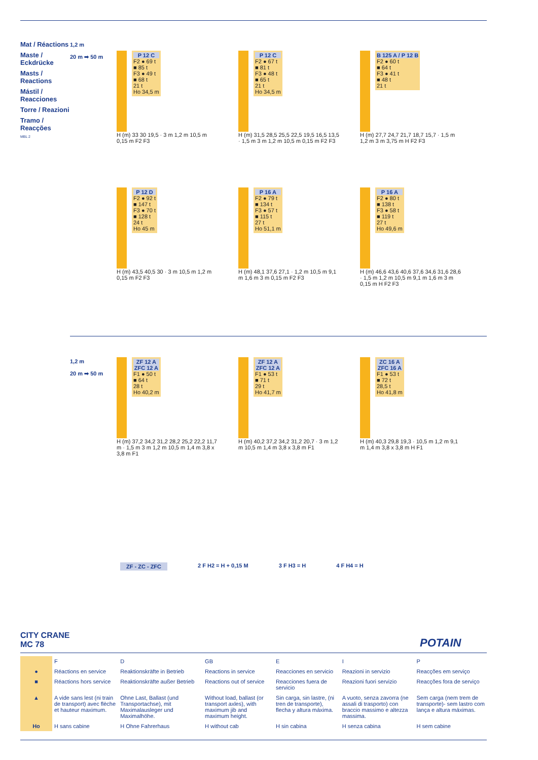Mat / Réactions
Maste / Eckdrücke
Masts / Reactions
Mástil / Reacciones
Torre / Reazioni
Tramo / Reacções
MBL 2
1,2 m
20 m ➡ 50 m
P 12 C F2 ● 69 t
■ 85 t
F3 ● 49 t
■ 68 t
21 t
Ho 34,5 m
H (m) 33 30 19,5 · 3 m 1,2 m 10,5 m 0,15 m F2 F3
P 12 C F2 ● 67 t
■ 81 t
F3 ● 48 t
■ 65 t
21 t
Ho 34,5 m
H (m) 31,5 28,5 25,5 22,5 19,5 16,5 13,5 · 1,5 m 3 m 1,2 m 10,5 m 0,15 m F2 F3
B 125 A / P 12 B F2 ● 60 t
■ 64 t
F3 ● 41 t
■ 48 t
21 t
H (m) 27,7 24,7 21,7 18,7 15,7 · 1,5 m 1,2 m 3 m 3,75 m H F2 F3
P 12 D F2 ● 92 t
■ 147 t
F3 ● 70 t
■ 128 t
24 t
Ho 45 m
H (m) 43,5 40,5 30 · 3 m 10,5 m 1,2 m 0,15 m F2 F3
P 16 A F2 ● 79 t
■ 134 t
F3 ● 57 t
■ 115 t
27 t
Ho 51,1 m
H (m) 48,1 37,6 27,1 · 1,2 m 10,5 m 9,1 m 1,6 m 3 m 0,15 m F2 F3
P 16 A F2 ● 80 t
■ 138 t
F3 ● 58 t
■ 119 t
27 t
Ho 49,6 m
H (m) 46,6 43,6 40,6 37,6 34,6 31,6 28,6 · 1,5 m 1,2 m 10,5 m 9,1 m 1,6 m 3 m 0,15 m H F2 F3
1,2 m
20 m ➡ 50 m
ZF 12 A
ZFC 12 A F1 ● 50 t
■ 64 t
28 t
Ho 40,2 m
H (m) 37,2 34,2 31,2 28,2 25,2 22,2 11,7 m · 1,5 m 3 m 1,2 m 10,5 m 1,4 m 3,8 x 3,8 m F1
ZF 12 A
ZFC 12 A F1 ● 53 t
■ 71 t
29 t
Ho 41,7 m
H (m) 40,2 37,2 34,2 31,2 20,7 · 3 m 1,2 m 10,5 m 1,4 m 3,8 x 3,8 m F1
ZC 16 A
ZFC 16 A F1 ● 53 t
■ 72 t
28,5 t
Ho 41,8 m
H (m) 40,3 29,8 19,3 · 10,5 m 1,2 m 9,1 m 1,4 m 3,8 x 3,8 m H F1
ZF - ZC - ZFC 2 F H2 = H + 0,15 M 3 F H3 = H 4 F H4 = H
CITY CRANE
MC 78
POTAIN
| | F | D | GB | E | I | P |
| --- | --- | --- | --- | --- | --- | --- |
| ● | Réactions en service | Reaktionskräfte in Betrieb | Reactions in service | Reacciones en servicio | Reazioni in servizio | Reacções em serviço |
| ■ | Réactions hors service | Reaktionskräfte außer Betrieb | Reactions out of service | Reacciones fuera de servicio | Reazioni fuori servizio | Reacções fora de serviço |
| ▲ | A vide sans lest (ni train de transport) avec flèche et hauteur maximum. | Ohne Last, Ballast (und Transportachse), mit Maximalausleger und Maximalhöhe. | Without load, ballast (or transport axles), with maximum jib and maximum height. | Sin carga, sin lastre, (ni tren de transporte), flecha y altura máxima. | A vuoto, senza zavorra (ne assali di trasporto) con braccio massimo e altezza massima. | Sem carga (nem trem de transporte)- sem lastro com lança e altura máximas. |
| Ho | H sans cabine | H Ohne Fahrerhaus | H without cab | H sin cabina | H senza cabina | H sem cabine |